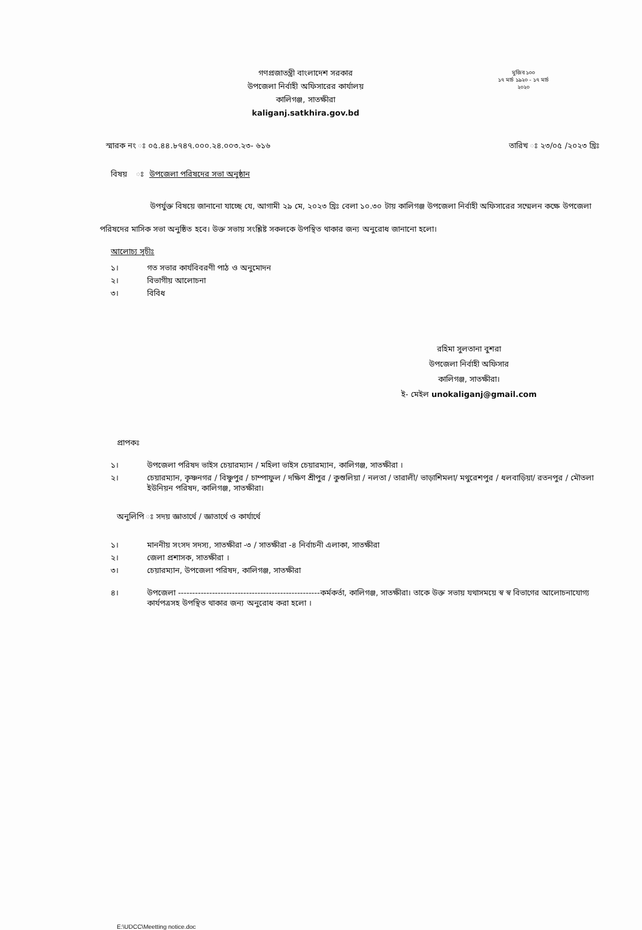মুজিব ১০০
১৭ মার্চ ১৯২০ - ১৭ মার্চ ২০২০
গণপ্রজাতন্ত্রী বাংলাদেশ সরকার
উপজেলা নির্বাহী অফিসারের কার্যালয়
কালিগঞ্জ, সাতক্ষীরা
kaliganj.satkhira.gov.bd
স্মারক নং ঃ ০৫.৪৪.৮৭৪৭.০০০.২৪.০০৩.২৩- ৬১৬ তারিখ ঃ ২৩/০৫ /২০২৩ খ্রিঃ
বিষয় ঃ উপজেলা পরিষদের সভা অনুষ্ঠান
উপর্যুক্ত বিষয়ে জানানো যাচ্ছে যে, আগামী ২৯ মে, ২০২৩ খ্রিঃ বেলা ১০.৩০ টায় কালিগঞ্জ উপজেলা নির্বাহী অফিসারের সম্মেলন কক্ষে উপজেলা পরিষদের মাসিক সভা অনুষ্ঠিত হবে। উক্ত সভায় সংশ্লিষ্ট সকলকে উপস্থিত থাকার জন্য অনুরোধ জানানো হলো।
আলোচ্য সূচীঃ
১। গত সভার কার্যবিবরণী পাঠ ও অনুমোদন
২। বিভাগীয় আলোচনা
৩। বিবিধ
রহিমা সুলতানা বুশরা
উপজেলা নির্বাহী অফিসার
কালিগঞ্জ, সাতক্ষীরা।
ই- মেইল unokaliganj@gmail.com
প্রাপকঃ
১। উপজেলা পরিষদ ভাইস চেয়ারম্যান / মহিলা ভাইস চেয়ারম্যান, কালিগঞ্জ, সাতক্ষীরা ।
২। চেয়ারম্যান, কৃষ্ণনগর / বিষ্ণুপুর / চাম্পাফুল / দক্ষিণ শ্রীপুর / কুশুলিয়া / নলতা / তারালী/ ভাড়াশিমলা/ মথুরেশপুর / ধলবাড়িয়া/ রতনপুর / মৌতলা ইউনিয়ন পরিষদ, কালিগঞ্জ, সাতক্ষীরা।
অনুলিপি ঃ সদয় জ্ঞাতার্থে / জ্ঞাতার্থে ও কার্যার্থে
১। মাননীয় সংসদ সদস্য, সাতক্ষীরা -৩ / সাতক্ষীরা -৪ নির্বাচনী এলাকা, সাতক্ষীরা
২। জেলা প্রশাসক, সাতক্ষীরা ।
৩। চেয়ারম্যান, উপজেলা পরিষদ, কালিগঞ্জ, সাতক্ষীরা
৪। উপজেলা --------------------------------------------------কর্মকর্তা, কালিগঞ্জ, সাতক্ষীরা। তাকে উক্ত সভায় যথাসময়ে স্ব স্ব বিভাগের আলোচনাযোগ্য কার্যপত্রসহ উপস্থিত থাকার জন্য অনুরোধ করা হলো ।
E:\UDCC\Meetting notice.doc